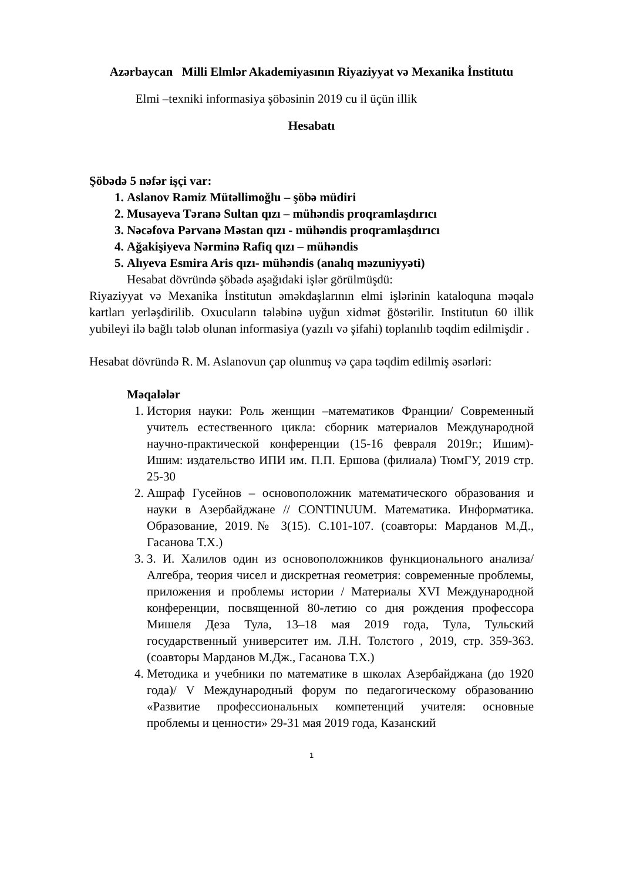Azərbaycan Milli Elmlər Akademiyasının Riyaziyyat və Mexanika İnstitutu
Elmi –texniki informasiya şöbəsinin 2019 cu il üçün illik
Hesabatı
Şöbədə 5 nəfər işçi var:
1. Aslanov Ramiz Mütəllimoğlu – şöbə müdiri
2. Musayeva Təranə Sultan qızı – mühəndis proqramlaşdırıcı
3. Nəcəfova Pərvanə Məstan qızı - mühəndis proqramlaşdırıcı
4. Ağakişiyeva Nərminə Rafiq qızı – mühəndis
5. Alıyeva Esmira Aris qızı- mühəndis (analıq məzuniyyəti)
Hesabat dövründə şöbədə aşağıdaki işlər görülmüşdü:
Riyaziyyat və Mexanika İnstitutun əməkdaşlarının elmi işlərinin kataloquna məqalə kartları yerləşdirilib. Oxucuların tələbinə uyğun xidmət ğöstərilir. Institutun 60 illik yubileyi ilə bağlı tələb olunan informasiya (yazılı və şifahi) toplanılıb təqdim edilmişdir .
Hesabat dövründə R. M. Aslanovun çap olunmuş və çapa təqdim edilmiş əsərləri:
Məqalələr
1. История науки: Роль женщин –математиков Франции/ Современный учитель естественного цикла: сборник материалов Международной научно-практической конференции (15-16 февраля 2019г.; Ишим)- Ишим: издательство ИПИ им. П.П. Ершова (филиала) ТюмГУ, 2019 стр. 25-30
2. Ашраф Гусейнов – основоположник математического образования и науки в Азербайджане // CONTINUUM. Математика. Информатика. Образование, 2019.№ 3(15). С.101-107. (соавторы: Марданов М.Д., Гасанова Т.Х.)
3. З. И. Халилов один из основоположников функционального анализа/ Алгебра, теория чисел и дискретная геометрия: современные проблемы, приложения и проблемы истории / Материалы XVI Международной конференции, посвященной 80-летию со дня рождения профессора Мишеля Деза Тула, 13–18 мая 2019 года, Тула, Тульский государственный университет им. Л.Н. Толстого , 2019, стр. 359-363. (соавторы Марданов М.Дж., Гасанова Т.Х.)
4. Методика и учебники по математике в школах Азербайджана (до 1920 года)/ V Международный форум по педагогическому образованию «Развитие профессиональных компетенций учителя: основные проблемы и ценности» 29-31 мая 2019 года, Казанский
1